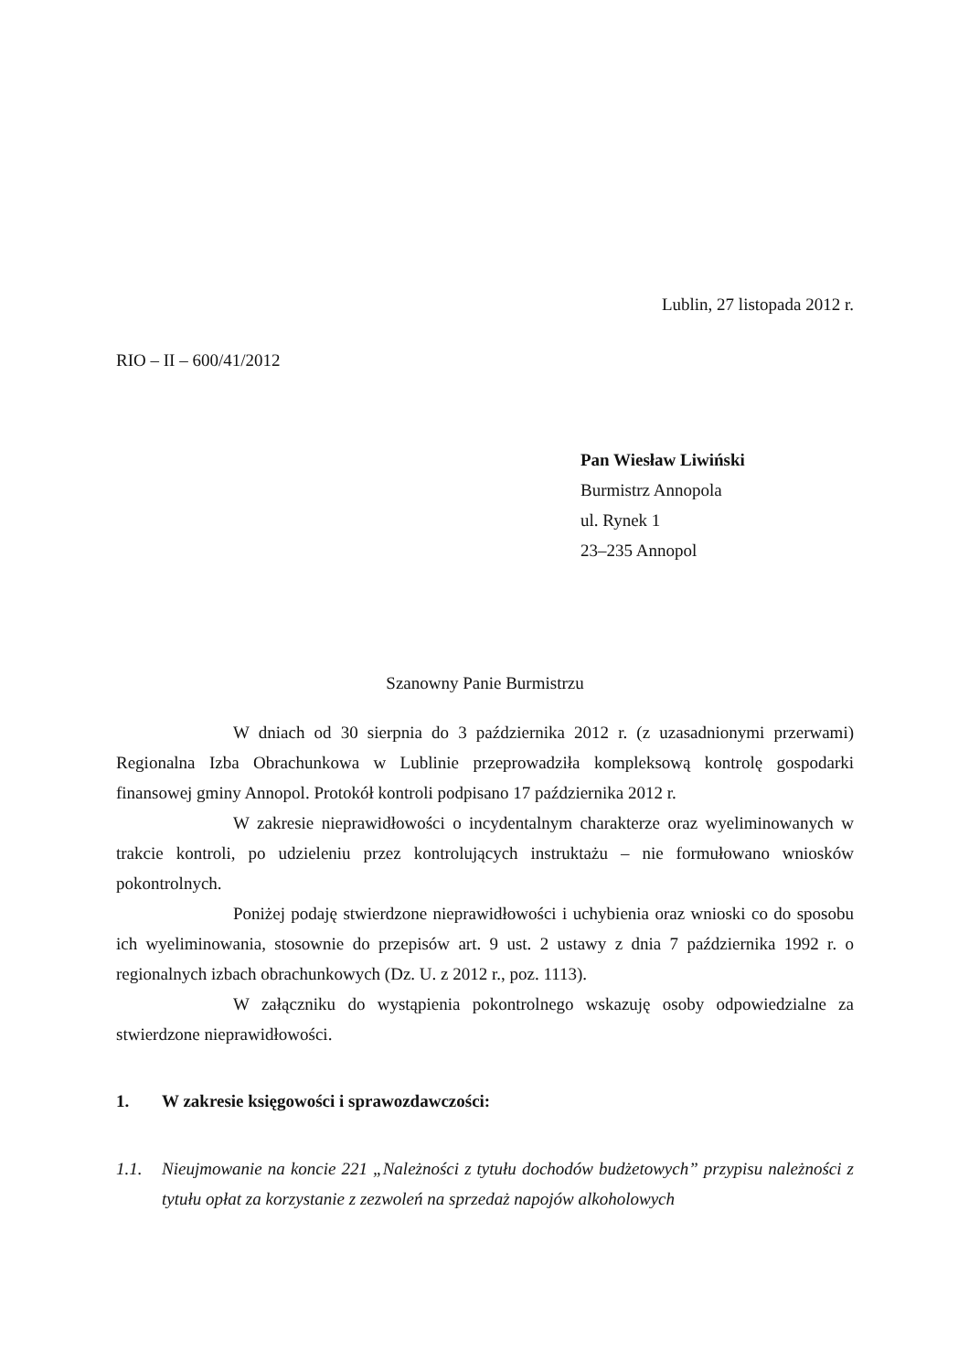Lublin, 27 listopada 2012 r.
RIO – II – 600/41/2012
Pan Wiesław Liwiński
Burmistrz Annopola
ul. Rynek 1
23–235 Annopol
Szanowny Panie Burmistrzu
W dniach od 30 sierpnia do 3 października 2012 r. (z uzasadnionymi przerwami) Regionalna Izba Obrachunkowa w Lublinie przeprowadziła kompleksową kontrolę gospodarki finansowej gminy Annopol. Protokół kontroli podpisano 17 października 2012 r.
W zakresie nieprawidłowości o incydentalnym charakterze oraz wyeliminowanych w trakcie kontroli, po udzieleniu przez kontrolujących instruktażu – nie formułowano wniosków pokontrolnych.
Poniżej podaję stwierdzone nieprawidłowości i uchybienia oraz wnioski co do sposobu ich wyeliminowania, stosownie do przepisów art. 9 ust. 2 ustawy z dnia 7 października 1992 r. o regionalnych izbach obrachunkowych (Dz. U. z 2012 r., poz. 1113).
W załączniku do wystąpienia pokontrolnego wskazuję osoby odpowiedzialne za stwierdzone nieprawidłowości.
1. W zakresie księgowości i sprawozdawczości:
1.1. Nieujmowanie na koncie 221 „Należności z tytułu dochodów budżetowych” przypisu należności z tytułu opłat za korzystanie z zezwoleń na sprzedaż napojów alkoholowych